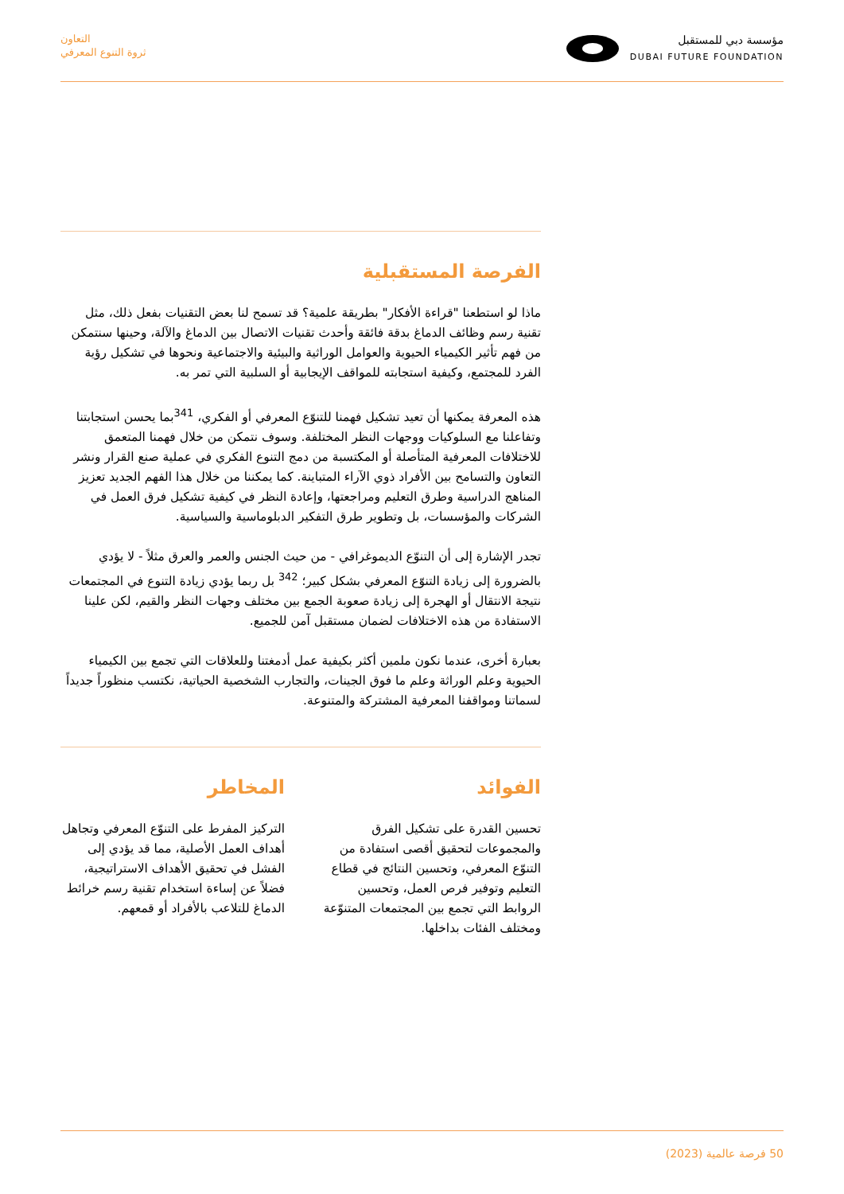مؤسسة دبي للمستقبل
DUBAI FUTURE FOUNDATION
التعاون
ثروة التنوع المعرفي
الفرصة المستقبلية
ماذا لو استطعنا "قراءة الأفكار" بطريقة علمية؟ قد تسمح لنا بعض التقنيات بفعل ذلك، مثل تقنية رسم وظائف الدماغ بدقة فائقة وأحدث تقنيات الاتصال بين الدماغ والآلة، وحينها سنتمكن من فهم تأثير الكيمياء الحيوية والعوامل الوراثية والبيئية والاجتماعية ونحوها في تشكيل رؤية الفرد للمجتمع، وكيفية استجابته للمواقف الإيجابية أو السلبية التي تمر به.
هذه المعرفة يمكنها أن تعيد تشكيل فهمنا للتنوّع المعرفي أو الفكري، <sup>341</sup>بما يحسن استجابتنا وتفاعلنا مع السلوكيات ووجهات النظر المختلفة. وسوف نتمكن من خلال فهمنا المتعمق للاختلافات المعرفية المتأصلة أو المكتسبة من دمج التنوع الفكري في عملية صنع القرار ونشر التعاون والتسامح بين الأفراد ذوي الآراء المتباينة. كما يمكننا من خلال هذا الفهم الجديد تعزيز المناهج الدراسية وطرق التعليم ومراجعتها، وإعادة النظر في كيفية تشكيل فرق العمل في الشركات والمؤسسات، بل وتطوير طرق التفكير الدبلوماسية والسياسية.
تجدر الإشارة إلى أن التنوّع الديموغرافي - من حيث الجنس والعمر والعرق مثلاً - لا يؤدي بالضرورة إلى زيادة التنوّع المعرفي بشكل كبير؛ <sup>342</sup> بل ربما يؤدي زيادة التنوع في المجتمعات نتيجة الانتقال أو الهجرة إلى زيادة صعوبة الجمع بين مختلف وجهات النظر والقيم، لكن علينا الاستفادة من هذه الاختلافات لضمان مستقبل آمن للجميع.
بعبارة أخرى، عندما نكون ملمين أكثر بكيفية عمل أدمغتنا وللعلاقات التي تجمع بين الكيمياء الحيوية وعلم الوراثة وعلم ما فوق الجينات، والتجارب الشخصية الحياتية، نكتسب منظوراً جديداً لسماتنا ومواقفنا المعرفية المشتركة والمتنوعة.
الفوائد
تحسين القدرة على تشكيل الفرق والمجموعات لتحقيق أقصى استفادة من التنوّع المعرفي، وتحسين النتائج في قطاع التعليم وتوفير فرص العمل، وتحسين الروابط التي تجمع بين المجتمعات المتنوّعة ومختلف الفئات بداخلها.
المخاطر
التركيز المفرط على التنوّع المعرفي وتجاهل أهداف العمل الأصلية، مما قد يؤدي إلى الفشل في تحقيق الأهداف الاستراتيجية، فضلاً عن إساءة استخدام تقنية رسم خرائط الدماغ للتلاعب بالأفراد أو قمعهم.
50 فرصة عالمية (2023)